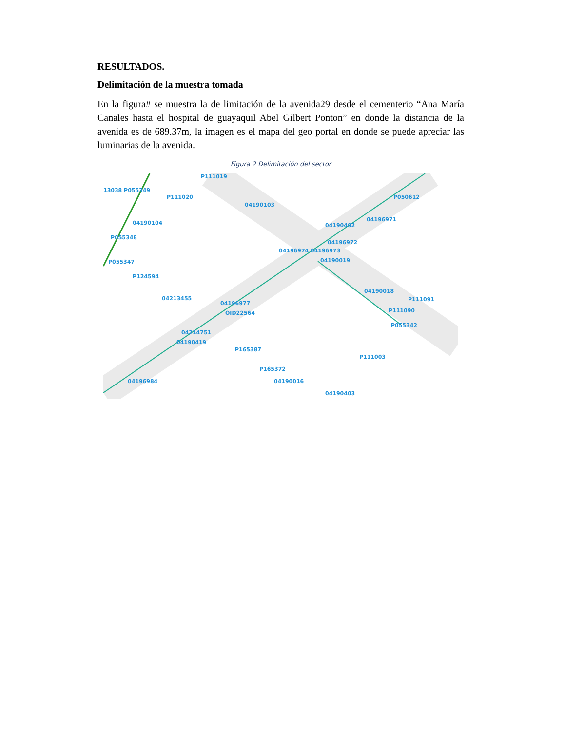RESULTADOS.
Delimitación de la muestra tomada
En la figura# se muestra la de limitación de la avenida29 desde el cementerio “Ana María Canales hasta el hospital de guayaquil Abel Gilbert Ponton” en donde la distancia de la avenida es de 689.37m, la imagen es el mapa del geo portal en donde se puede apreciar las luminarias de la avenida.
Figura 2 Delimitación del sector
P111019
13038 P055349
P111020
04190103
04190104
P055348
P055347
P124594
04213455
04196977
OID22564
04214751
04190419
P165387
P165372
04196984 04190016
04190403
04196974 04196973
04190019
04196972
04190402
04196971
P050612
04190018
P111091
P111090
P055342
P111003